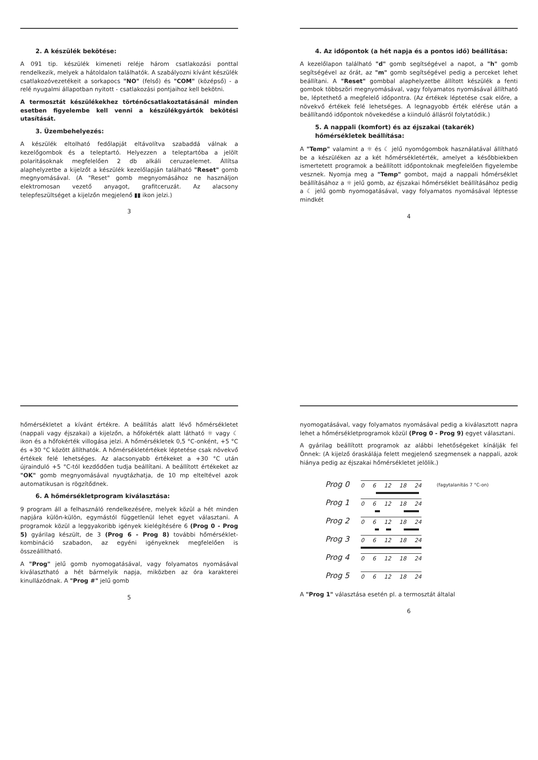2. A készülék bekötése:
A 091 tip. készülék kimeneti reléje három csatlakozási ponttal rendelkezik, melyek a hátoldalon találhatók. A szabályozni kívánt készülék csatlakozóvezetékeit a sorkapocs "NO" (felső) és "COM" (középső) - a relé nyugalmi állapotban nyitott - csatlakozási pontjaihoz kell bekötni.
A termosztát készülékekhez történőcsatlakoztatásánál minden esetben figyelembe kell venni a készülékgyártók bekötési utasítását.
3. Üzembehelyezés:
A készülék eltolható fedőlapját eltávolítva szabaddá válnak a kezelőgombok és a teleptartó. Helyezzen a teleptartóba a jelölt polaritásoknak megfelelően 2 db alkáli ceruzaelemet. Állítsa alaphelyzetbe a kijelzőt a készülék kezelőlapján található "Reset" gomb megnyomásával. (A "Reset" gomb megnyomásához ne használjon elektromosan vezető anyagot, grafitceruzát. Az alacsony telepfeszültséget a kijelzőn megjelenő ▮▮ ikon jelzi.)
3
4. Az időpontok (a hét napja és a pontos idő) beállítása:
A kezelőlapon található "d" gomb segítségével a napot, a "h" gomb segítségével az órát, az "m" gomb segítségével pedig a perceket lehet beállítani. A "Reset" gombbal alaphelyzetbe állított készülék a fenti gombok többszöri megnyomásával, vagy folyamatos nyomásával állítható be, léptethető a megfelelő időpontra. (Az értékek léptetése csak előre, a növekvő értékek felé lehetséges. A legnagyobb érték elérése után a beállítandó időpontok növekedése a kiinduló állásról folytatódik.)
5. A nappali (komfort) és az éjszakai (takarék) hőmérsékletek beállítása:
A "Temp" valamint a ☼ és ☾ jelű nyomógombok használatával állítható be a készüléken az a két hőmérsékletérték, amelyet a későbbiekben ismertetett programok a beállított időpontoknak megfelelően figyelembe vesznek. Nyomja meg a "Temp" gombot, majd a nappali hőmérséklet beállításához a ☼ jelű gomb, az éjszakai hőmérséklet beállításához pedig a ☾ jelű gomb nyomogatásával, vagy folyamatos nyomásával léptesse mindkét
4
hőmérsékletet a kívánt értékre. A beállítás alatt lévő hőmérsékletet (nappali vagy éjszakai) a kijelzőn, a hőfokérték alatt látható ☼ vagy ☾ ikon és a hőfokérték villogása jelzi. A hőmérsékletek 0,5 °C-onként, +5 °C és +30 °C között állíthatók. A hőmérsékletértékek léptetése csak növekvő értékek felé lehetséges. Az alacsonyabb értékeket a +30 °C után újrainduló +5 °C-tól kezdődően tudja beállítani. A beállított értékeket az "OK" gomb megnyomásával nyugtázhatja, de 10 mp elteltével azok automatikusan is rögzítődnek.
6. A hőmérsékletprogram kiválasztása:
9 program áll a felhasználó rendelkezésére, melyek közül a hét minden napjára külön-külön, egymástól függetlenül lehet egyet választani. A programok közül a leggyakoribb igények kielégítésére 6 (Prog 0 - Prog 5) gyárilag készült, de 3 (Prog 6 - Prog 8) további hőmérséklet-kombináció szabadon, az egyéni igényeknek megfelelően is összeállítható.
A "Prog" jelű gomb nyomogatásával, vagy folyamatos nyomásával kiválasztható a hét bármelyik napja, miközben az óra karakterei kinullázódnak. A "Prog #" jelű gomb
5
nyomogatásával, vagy folyamatos nyomásával pedig a kiválasztott napra lehet a hőmérsékletprogramok közül (Prog 0 - Prog 9) egyet választani.
A gyárilag beállított programok az alábbi lehetőségeket kínálják fel Önnek: (A kijelző óraskálája felett megjelenő szegmensek a nappali, azok hiánya pedig az éjszakai hőmérsékletet jelölik.)
Prog 0
0 6 12 18 24
(fagytalanítás 7 °C-on)
Prog 1
0 6 12 18 24
Prog 2
0 6 12 18 24
Prog 3
0 6 12 18 24
Prog 4
0 6 12 18 24
Prog 5
0 6 12 18 24
A "Prog 1" választása esetén pl. a termosztát általal
6